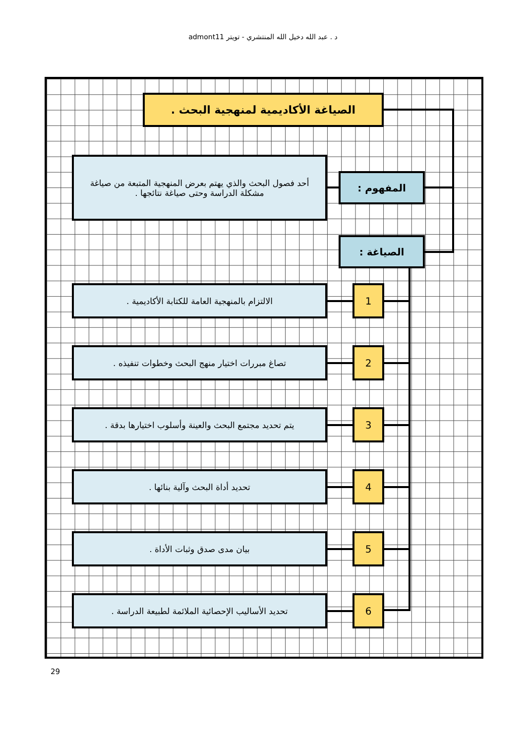د . عبد الله دخيل الله المنتشري - تويتر admont11
الصياغة الأكاديمية لمنهجية البحث .
المفهوم :
أحد فصول البحث والذي يهتم بعرض المنهجية المتبعة من صياغة مشكلة الدراسة وحتى صياغة نتائجها .
الصياغة :
1
الالتزام بالمنهجية العامة للكتابة الأكاديمية .
2
تصاغ مبررات اختيار منهج البحث وخطوات تنفيذه .
3
يتم تحديد مجتمع البحث والعينة وأسلوب اختيارها بدقة .
4
تحديد أداة البحث وآلية بنائها .
5
بيان مدى صدق وثبات الأداة .
6
تحديد الأساليب الإحصائية الملائمة لطبيعة الدراسة .
29